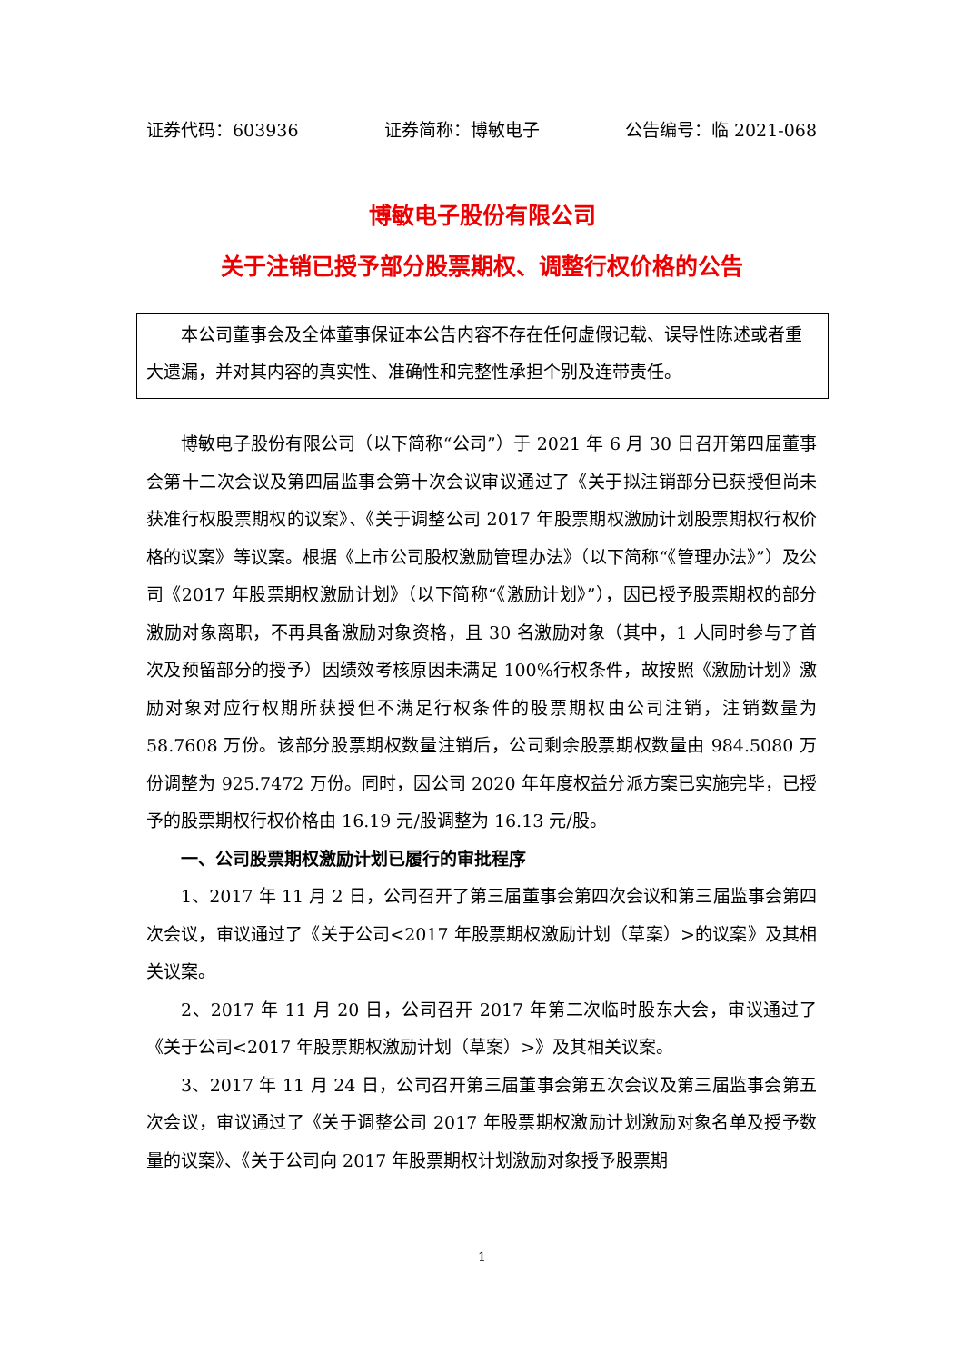证券代码：603936 证券简称：博敏电子 公告编号：临 2021-068
博敏电子股份有限公司
关于注销已授予部分股票期权、调整行权价格的公告
本公司董事会及全体董事保证本公告内容不存在任何虚假记载、误导性陈述或者重大遗漏，并对其内容的真实性、准确性和完整性承担个别及连带责任。
博敏电子股份有限公司（以下简称“公司”）于 2021 年 6 月 30 日召开第四届董事会第十二次会议及第四届监事会第十次会议审议通过了《关于拟注销部分已获授但尚未获准行权股票期权的议案》、《关于调整公司 2017 年股票期权激励计划股票期权行权价格的议案》等议案。根据《上市公司股权激励管理办法》（以下简称“《管理办法》”）及公司《2017 年股票期权激励计划》（以下简称“《激励计划》”），因已授予股票期权的部分激励对象离职，不再具备激励对象资格，且 30 名激励对象（其中，1 人同时参与了首次及预留部分的授予）因绩效考核原因未满足 100%行权条件，故按照《激励计划》激励对象对应行权期所获授但不满足行权条件的股票期权由公司注销，注销数量为 58.7608 万份。该部分股票期权数量注销后，公司剩余股票期权数量由 984.5080 万份调整为 925.7472 万份。同时，因公司 2020 年年度权益分派方案已实施完毕，已授予的股票期权行权价格由 16.19 元/股调整为 16.13 元/股。
一、公司股票期权激励计划已履行的审批程序
1、2017 年 11 月 2 日，公司召开了第三届董事会第四次会议和第三届监事会第四次会议，审议通过了《关于公司<2017 年股票期权激励计划（草案）>的议案》及其相关议案。
2、2017 年 11 月 20 日，公司召开 2017 年第二次临时股东大会，审议通过了《关于公司<2017 年股票期权激励计划（草案）>》及其相关议案。
3、2017 年 11 月 24 日，公司召开第三届董事会第五次会议及第三届监事会第五次会议，审议通过了《关于调整公司 2017 年股票期权激励计划激励对象名单及授予数量的议案》、《关于公司向 2017 年股票期权计划激励对象授予股票期
1